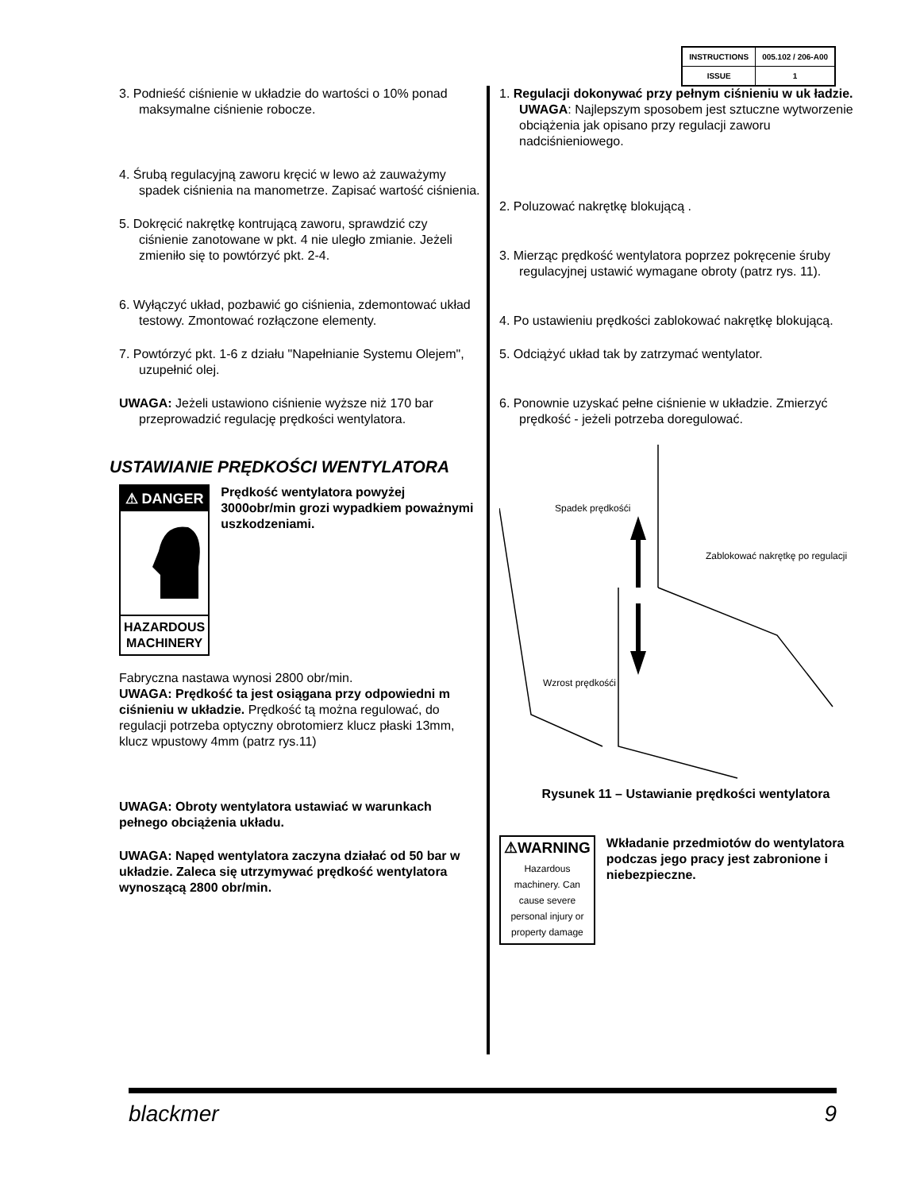| INSTRUCTIONS | 005.102 / 206-A00 |
| ISSUE | 1 |
3. Podnieść ciśnienie w układzie do wartości o 10% ponad maksymalne ciśnienie robocze.
4. Śrubą regulacyjną zaworu kręcić w lewo aż zauważymy spadek ciśnienia na manometrze. Zapisać wartość ciśnienia.
5. Dokręcić nakrętkę kontrującą zaworu, sprawdzić czy ciśnienie zanotowane w pkt. 4 nie uległo zmianie. Jeżeli zmieniło się to powtórzyć pkt. 2-4.
6. Wyłączyć układ, pozbawić go ciśnienia, zdemontować układ testowy. Zmontować rozłączone elementy.
7. Powtórzyć pkt. 1-6 z działu "Napełnianie Systemu Olejem", uzupełnić olej.
UWAGA: Jeżeli ustawiono ciśnienie wyższe niż 170 bar przeprowadzić regulację prędkości wentylatora.
USTAWIANIE PRĘDKOŚCI WENTYLATORA
⚠ DANGER
HAZARDOUS MACHINERY
Prędkość wentylatora powyżej 3000obr/min grozi wypadkiem poważnymi uszkodzeniami.
Fabryczna nastawa wynosi 2800 obr/min.
UWAGA: Prędkość ta jest osiągana przy odpowiedni m ciśnieniu w układzie. Prędkość tą można regulować, do regulacji potrzeba optyczny obrotomierz klucz płaski 13mm, klucz wpustowy 4mm (patrz rys.11)
UWAGA: Obroty wentylatora ustawiać w warunkach pełnego obciążenia układu.
UWAGA: Napęd wentylatora zaczyna działać od 50 bar w układzie. Zaleca się utrzymywać prędkość wentylatora wynoszącą 2800 obr/min.
1. Regulacji dokonywać przy pełnym ciśnieniu w uk ładzie. UWAGA: Najlepszym sposobem jest sztuczne wytworzenie obciążenia jak opisano przy regulacji zaworu nadciśnieniowego.
2. Poluzować nakrętkę blokującą .
3. Mierząc prędkość wentylatora poprzez pokręcenie śruby regulacyjnej ustawić wymagane obroty (patrz rys. 11).
4. Po ustawieniu prędkości zablokować nakrętkę blokującą.
5. Odciążyć układ tak by zatrzymać wentylator.
6. Ponownie uzyskać pełne ciśnienie w układzie. Zmierzyć prędkość - jeżeli potrzeba doregulować.
Spadek prędkośći
Zablokować nakrętkę po regulacji
Wzrost prędkośći
Rysunek 11 – Ustawianie prędkości wentylatora
⚠WARNING
Hazardous machinery. Can cause severe personal injury or property damage
Wkładanie przedmiotów do wentylatora podczas jego pracy jest zabronione i niebezpieczne.
blackmer 9